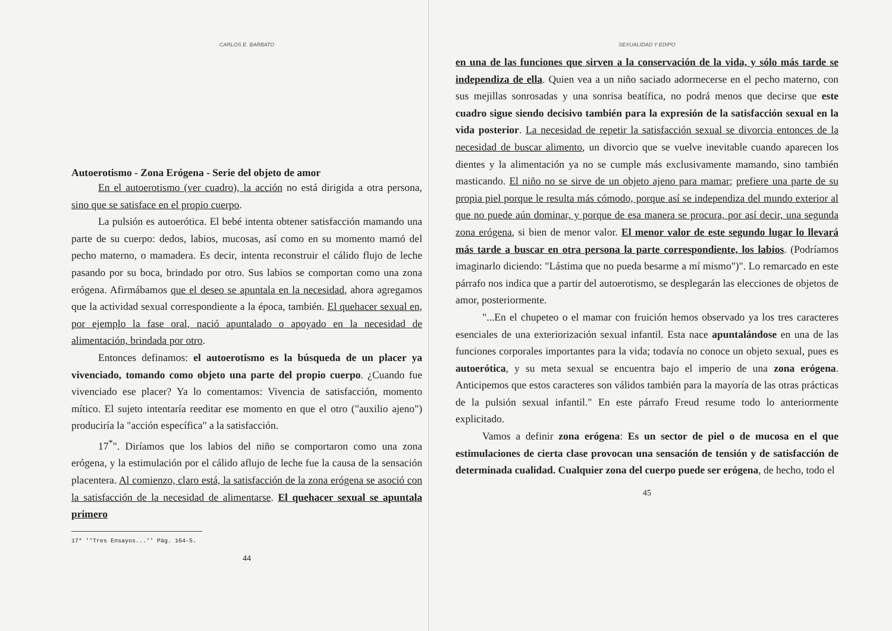CARLOS E. BARBATO
Autoerotismo - Zona Erógena - Serie del objeto de amor
En el autoerotismo (ver cuadro), la acción no está dirigida a otra persona, sino que se satisface en el propio cuerpo.
La pulsión es autoerótica. El bebé intenta obtener satisfacción mamando una parte de su cuerpo: dedos, labios, mucosas, así como en su momento mamó del pecho materno, o mamadera. Es decir, intenta reconstruir el cálido flujo de leche pasando por su boca, brindado por otro. Sus labios se comportan como una zona erógena. Afirmábamos que el deseo se apuntala en la necesidad, ahora agregamos que la actividad sexual correspondiente a la época, también. El quehacer sexual en, por ejemplo la fase oral, nació apuntalado o apoyado en la necesidad de alimentación, brindada por otro.
Entonces definamos: el autoerotismo es la búsqueda de un placer ya vivenciado, tomando como objeto una parte del propio cuerpo. ¿Cuando fue vivenciado ese placer? Ya lo comentamos: Vivencia de satisfacción, momento mítico. El sujeto intentaría reeditar ese momento en que el otro ("auxilio ajeno") produciría la "acción específica" a la satisfacción.
17<sup>*</sup>". Diríamos que los labios del niño se comportaron como una zona erógena, y la estimulación por el cálido aflujo de leche fue la causa de la sensación placentera. Al comienzo, claro está, la satisfacción de la zona erógena se asoció con la satisfacción de la necesidad de alimentarse. El quehacer sexual se apuntala primero
17* ''Tres Ensayos...'' Pág. 164-5.
44
SEXUALIDAD Y EDIPO
en una de las funciones que sirven a la conservación de la vida, y sólo más tarde se independiza de ella. Quien vea a un niño saciado adormecerse en el pecho materno, con sus mejillas sonrosadas y una sonrisa beatífica, no podrá menos que decirse que este cuadro sigue siendo decisivo también para la expresión de la satisfacción sexual en la vida posterior. La necesidad de repetir la satisfacción sexual se divorcia entonces de la necesidad de buscar alimento, un divorcio que se vuelve inevitable cuando aparecen los dientes y la alimentación ya no se cumple más exclusivamente mamando, sino también masticando. El niño no se sirve de un objeto ajeno para mamar; prefiere una parte de su propia piel porque le resulta más cómodo, porque así se independiza del mundo exterior al que no puede aún dominar, y porque de esa manera se procura, por así decir, una segunda zona erógena, si bien de menor valor. El menor valor de este segundo lugar lo llevará más tarde a buscar en otra persona la parte correspondiente, los labios. (Podríamos imaginarlo diciendo: "Lástima que no pueda besarme a mí mismo")". Lo remarcado en este párrafo nos indica que a partir del autoerotismo, se desplegarán las elecciones de objetos de amor, posteriormente.
"...En el chupeteo o el mamar con fruición hemos observado ya los tres caracteres esenciales de una exteriorización sexual infantil. Esta nace apuntalándose en una de las funciones corporales importantes para la vida; todavía no conoce un objeto sexual, pues es autoerótica, y su meta sexual se encuentra bajo el imperio de una zona erógena. Anticipemos que estos caracteres son válidos también para la mayoría de las otras prácticas de la pulsión sexual infantil." En este párrafo Freud resume todo lo anteriormente explicitado.
Vamos a definir zona erógena: Es un sector de piel o de mucosa en el que estimulaciones de cierta clase provocan una sensación de tensión y de satisfacción de determinada cualidad. Cualquier zona del cuerpo puede ser erógena, de hecho, todo el
45